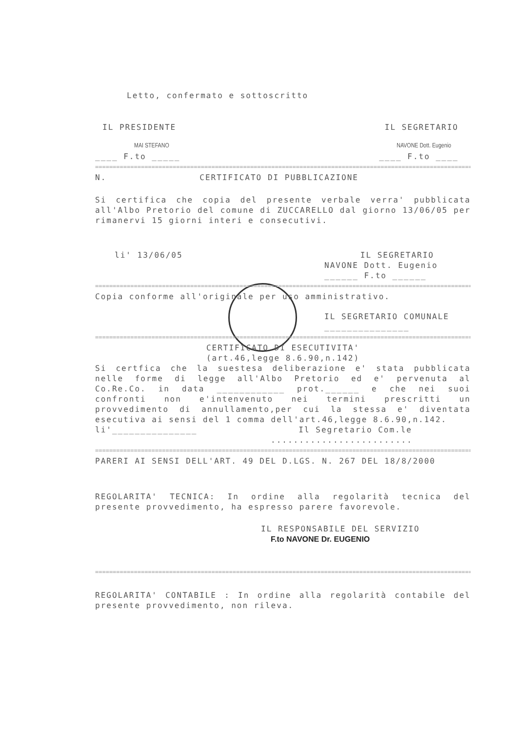Letto, confermato e sottoscritto
IL PRESIDENTE IL SEGRETARIO
MAI STEFANO NAVONE Dott. Eugenio
____ F.to _____ ____ F.to ____
================================================================================================================
N. CERTIFICATO DI PUBBLICAZIONE
Si certifica che copia del presente verbale verra' pubblicata all'Albo Pretorio del comune di ZUCCARELLO dal giorno 13/06/05 per rimanervi 15 giorni interi e consecutivi.
li' 13/06/05 IL SEGRETARIO
NAVONE Dott. Eugenio
______ F.to ______
================================================================================================================
Copia conforme all'originale per uso amministrativo.
IL SEGRETARIO COMUNALE
_______________
================================================================================================================
CERTIFICATO DI ESECUTIVITA'
(art.46,legge 8.6.90,n.142)
Si certfica che la suestesa deliberazione e' stata pubblicata nelle forme di legge all'Albo Pretorio ed e' pervenuta al Co.Re.Co. in data ____________ prot.______ e che nei suoi confronti non e'intenvenuto nei termini prescritti un provvedimento di annullamento,per cui la stessa e' diventata esecutiva ai sensi del 1 comma dell'art.46,legge 8.6.90,n.142.
li'_______________ Il Segretario Com.le
.........................
================================================================================================================
PARERI AI SENSI DELL'ART. 49 DEL D.LGS. N. 267 DEL 18/8/2000
REGOLARITA' TECNICA: In ordine alla regolarità tecnica del presente provvedimento, ha espresso parere favorevole.
IL RESPONSABILE DEL SERVIZIO
F.to NAVONE Dr. EUGENIO
================================================================================================================
REGOLARITA' CONTABILE : In ordine alla regolarità contabile del presente provvedimento, non rileva.